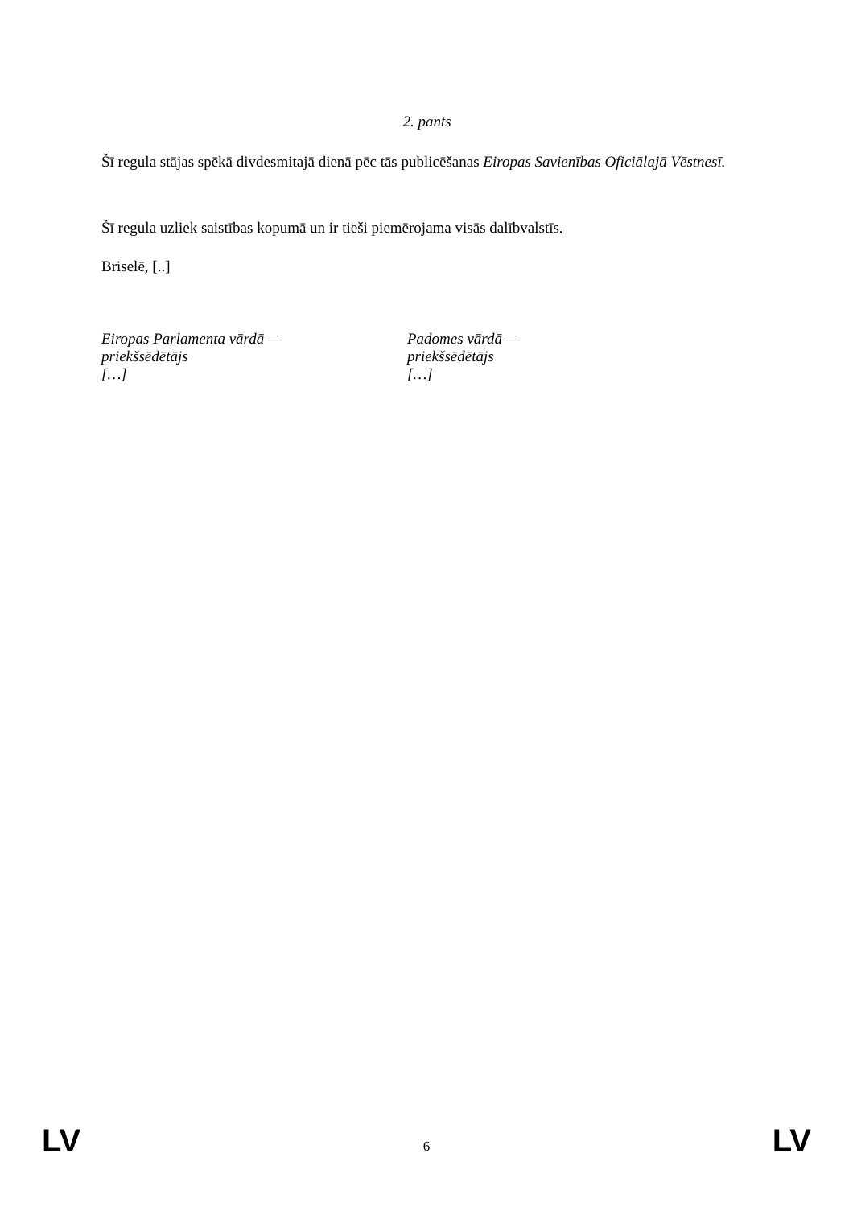2. pants
Šī regula stājas spēkā divdesmitajā dienā pēc tās publicēšanas Eiropas Savienības Oficiālajā Vēstnesī.
Šī regula uzliek saistības kopumā un ir tieši piemērojama visās dalībvalstīs.
Briselē, [..]
Eiropas Parlamenta vārdā —
priekšsēdētājs
[…]
Padomes vārdā —
priekšsēdētājs
[…]
LV 6 LV